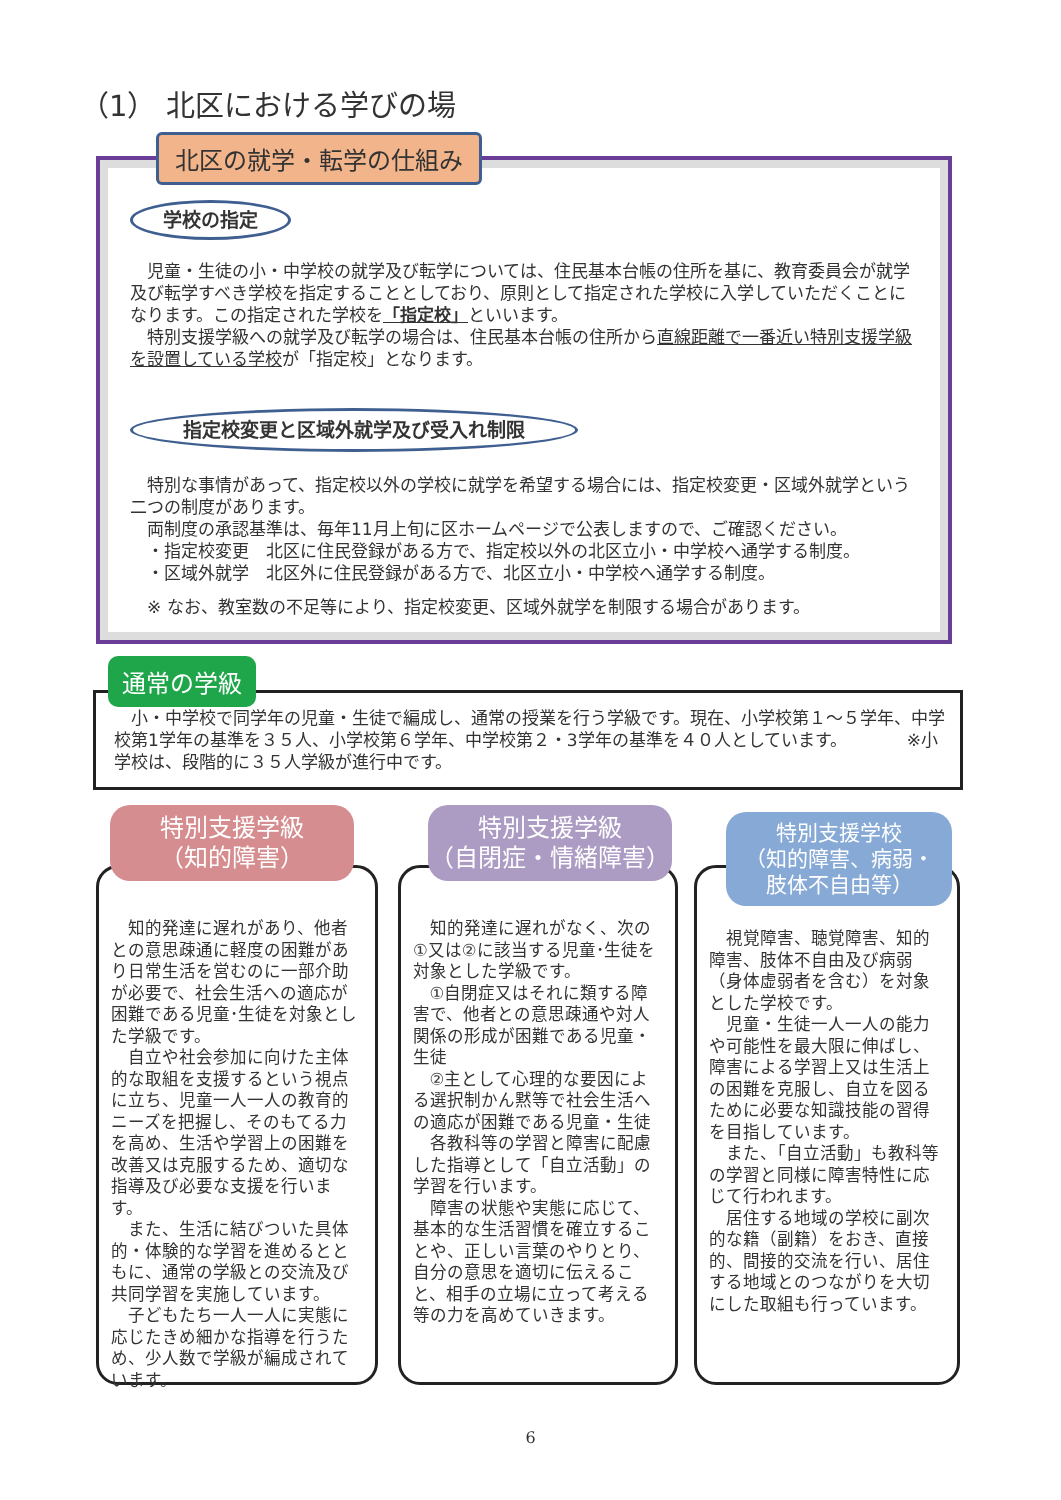（1） 北区における学びの場
学校の指定
　児童・生徒の小・中学校の就学及び転学については、住民基本台帳の住所を基に、教育委員会が就学及び転学すべき学校を指定することとしており、原則として指定された学校に入学していただくことになります。この指定された学校を「指定校」といいます。
　特別支援学級への就学及び転学の場合は、住民基本台帳の住所から直線距離で一番近い特別支援学級を設置している学校が「指定校」となります。
指定校変更と区域外就学及び受入れ制限
　特別な事情があって、指定校以外の学校に就学を希望する場合には、指定校変更・区域外就学という二つの制度があります。
　両制度の承認基準は、毎年11月上旬に区ホームページで公表しますので、ご確認ください。
　・指定校変更　北区に住民登録がある方で、指定校以外の北区立小・中学校へ通学する制度。
　・区域外就学　北区外に住民登録がある方で、北区立小・中学校へ通学する制度。
　※ なお、教室数の不足等により、指定校変更、区域外就学を制限する場合があります。
北区の就学・転学の仕組み
　小・中学校で同学年の児童・生徒で編成し、通常の授業を行う学級です。現在、小学校第１～５学年、中学校第1学年の基準を３５人、小学校第６学年、中学校第２・3学年の基準を４０人としています。　　　　※小学校は、段階的に３５人学級が進行中です。
通常の学級
知的発達に遅れがあり、他者との意思疎通に軽度の困難があり日常生活を営むのに一部介助が必要で、社会生活への適応が困難である児童･生徒を対象とした学級です。
自立や社会参加に向けた主体的な取組を支援するという視点に立ち、児童一人一人の教育的ニーズを把握し、そのもてる力を高め、生活や学習上の困難を改善又は克服するため、適切な指導及び必要な支援を行います。
また、生活に結びついた具体的・体験的な学習を進めるとともに、通常の学級との交流及び共同学習を実施しています。
子どもたち一人一人に実態に応じたきめ細かな指導を行うため、少人数で学級が編成されています。
特別支援学級
（知的障害）
知的発達に遅れがなく、次の①又は②に該当する児童･生徒を対象とした学級です。
①自閉症又はそれに類する障害で、他者との意思疎通や対人関係の形成が困難である児童・生徒
②主として心理的な要因による選択制かん黙等で社会生活への適応が困難である児童・生徒
各教科等の学習と障害に配慮した指導として「自立活動」の学習を行います。
障害の状態や実態に応じて、基本的な生活習慣を確立することや、正しい言葉のやりとり、自分の意思を適切に伝えること、相手の立場に立って考える等の力を高めていきます。
特別支援学級
（自閉症・情緒障害）
視覚障害、聴覚障害、知的障害、肢体不自由及び病弱（身体虚弱者を含む）を対象とした学校です。
児童・生徒一人一人の能力や可能性を最大限に伸ばし、障害による学習上又は生活上の困難を克服し、自立を図るために必要な知識技能の習得を目指しています。
また、「自立活動」も教科等の学習と同様に障害特性に応じて行われます。
居住する地域の学校に副次的な籍（副籍）をおき、直接的、間接的交流を行い、居住する地域とのつながりを大切にした取組も行っています。
特別支援学校
（知的障害、病弱・
肢体不自由等）
6